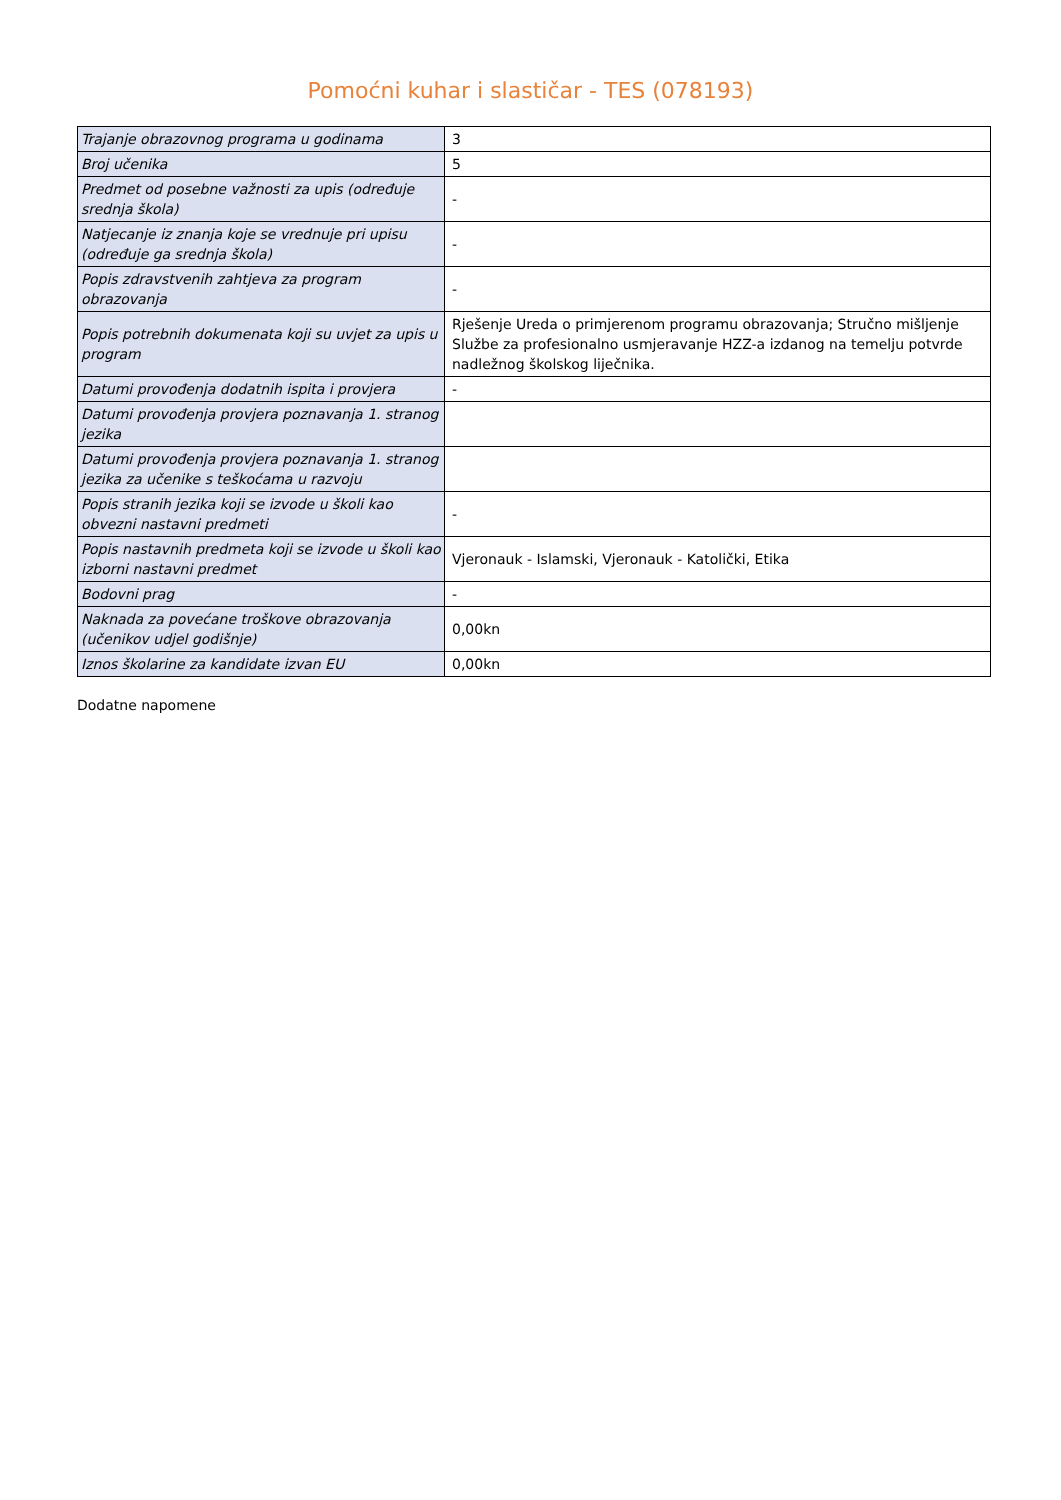Pomoćni kuhar i slastičar - TES (078193)
| Trajanje obrazovnog programa u godinama | 3 |
| Broj učenika | 5 |
| Predmet od posebne važnosti za upis (određuje srednja škola) | - |
| Natjecanje iz znanja koje se vrednuje pri upisu (određuje ga srednja škola) | - |
| Popis zdravstvenih zahtjeva za program obrazovanja | - |
| Popis potrebnih dokumenata koji su uvjet za upis u program | Rješenje Ureda o primjerenom programu obrazovanja; Stručno mišljenje Službe za profesionalno usmjeravanje HZZ-a izdanog na temelju potvrde nadležnog školskog liječnika. |
| Datumi provođenja dodatnih ispita i provjera | - |
| Datumi provođenja provjera poznavanja 1. stranog jezika | |
| Datumi provođenja provjera poznavanja 1. stranog jezika za učenike s teškoćama u razvoju | |
| Popis stranih jezika koji se izvode u školi kao obvezni nastavni predmeti | - |
| Popis nastavnih predmeta koji se izvode u školi kao izborni nastavni predmet | Vjeronauk - Islamski, Vjeronauk - Katolički, Etika |
| Bodovni prag | - |
| Naknada za povećane troškove obrazovanja (učenikov udjel godišnje) | 0,00kn |
| Iznos školarine za kandidate izvan EU | 0,00kn |
Dodatne napomene